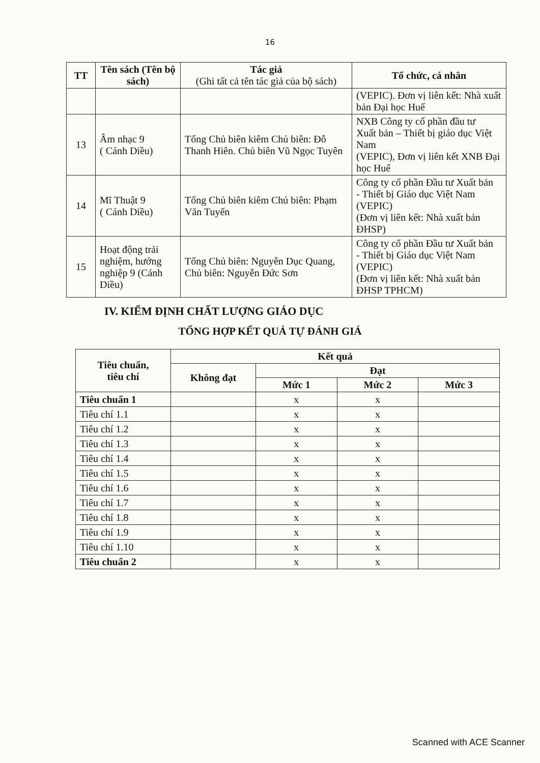16
| TT | Tên sách (Tên bộ sách) | Tác giả (Ghi tất cả tên tác giả của bộ sách) | Tổ chức, cá nhân |
| --- | --- | --- | --- |
| | | | (VEPIC). Đơn vị liên kết: Nhà xuất bản Đại học Huế |
| 13 | Âm nhạc 9 ( Cánh Diều) | Tổng Chủ biên kiêm Chủ biên: Đỗ Thanh Hiên. Chủ biên Vũ Ngọc Tuyên | NXB Công ty cổ phần đầu tư Xuất bản – Thiết bị giáo dục Việt Nam (VEPIC), Đơn vị liên kết XNB Đại học Huế |
| 14 | Mĩ Thuật 9 ( Cánh Diều) | Tổng Chủ biên kiêm Chủ biên: Phạm Văn Tuyến | Công ty cổ phần Đầu tư Xuất bản - Thiết bị Giáo dục Việt Nam (VEPIC) (Đơn vị liên kết: Nhà xuất bản ĐHSP) |
| 15 | Hoạt động trải nghiệm, hướng nghiệp 9 (Cánh Diều) | Tổng Chủ biên: Nguyễn Dục Quang, Chủ biên: Nguyễn Đức Sơn | Công ty cổ phần Đầu tư Xuất bản - Thiết bị Giáo dục Việt Nam (VEPIC) (Đơn vị liên kết: Nhà xuất bản ĐHSP TPHCM) |
IV. KIỂM ĐỊNH CHẤT LƯỢNG GIÁO DỤC
TỔNG HỢP KẾT QUẢ TỰ ĐÁNH GIÁ
| Tiêu chuẩn, tiêu chí | Kết quả | | | |
| --- | --- | --- | --- | --- |
| | Không đạt | Đạt | | |
| | | Mức 1 | Mức 2 | Mức 3 |
| Tiêu chuẩn 1 | | x | x | |
| Tiêu chí 1.1 | | x | x | |
| Tiêu chí 1.2 | | x | x | |
| Tiêu chí 1.3 | | x | x | |
| Tiêu chí 1.4 | | x | x | |
| Tiêu chí 1.5 | | x | x | |
| Tiêu chí 1.6 | | x | x | |
| Tiêu chí 1.7 | | x | x | |
| Tiêu chí 1.8 | | x | x | |
| Tiêu chí 1.9 | | x | x | |
| Tiêu chí 1.10 | | x | x | |
| Tiêu chuẩn 2 | | x | x | |
Scanned with ACE Scanner